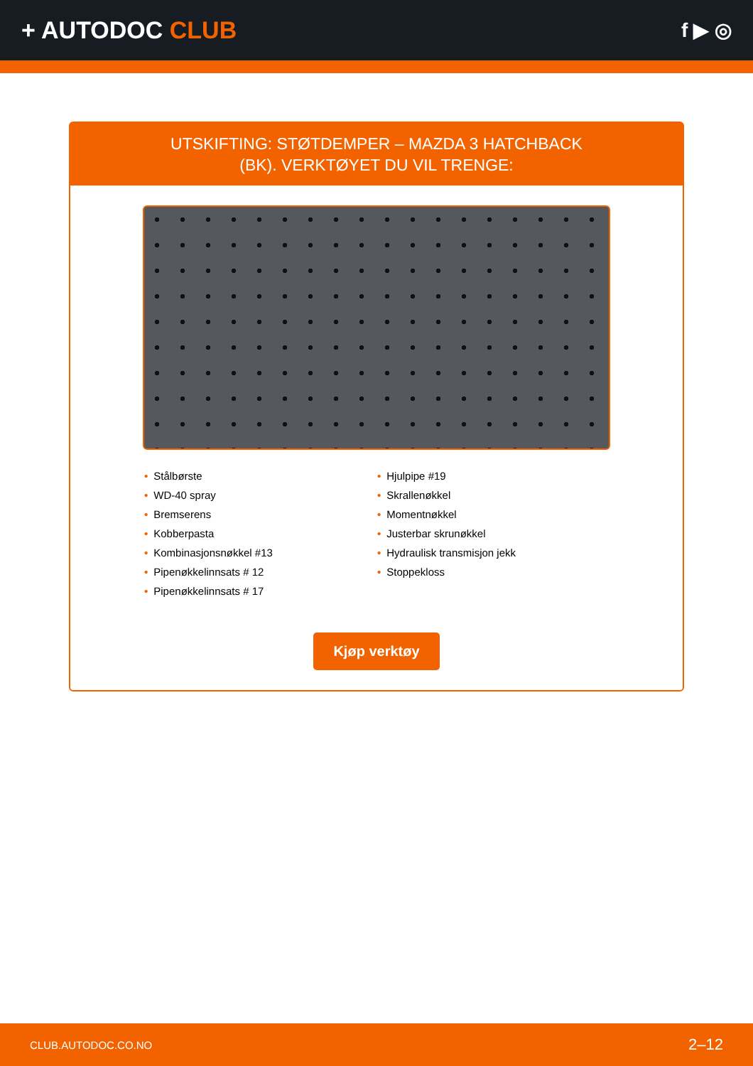+ AUTODOC CLUB
f ▶ ◎
UTSKIFTING: STØTDEMPER – MAZDA 3 HATCHBACK
(BK). VERKTØYET DU VIL TRENGE:
• Stålbørste
• WD-40 spray
• Bremserens
• Kobberpasta
• Kombinasjonsnøkkel #13
• Pipenøkkelinnsats # 12
• Pipenøkkelinnsats # 17
• Hjulpipe #19
• Skrallenøkkel
• Momentnøkkel
• Justerbar skrunøkkel
• Hydraulisk transmisjon jekk
• Stoppekloss
Kjøp verktøy
CLUB.AUTODOC.CO.NO 2–12